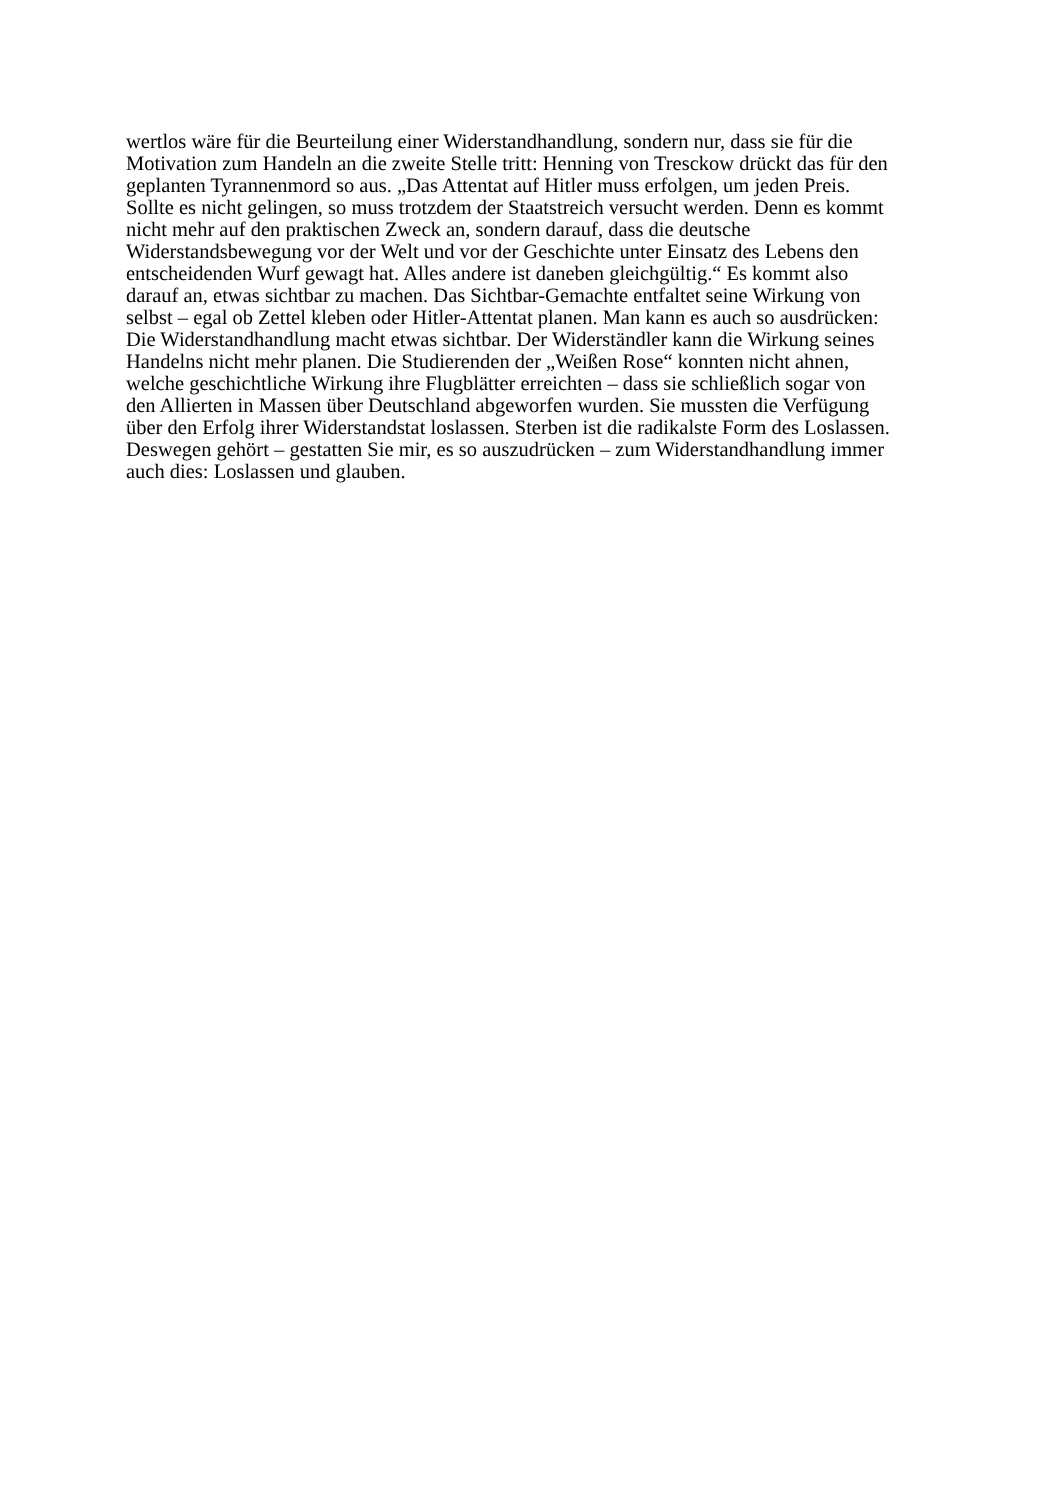wertlos wäre für die Beurteilung einer Widerstandhandlung, sondern nur, dass sie für die
Motivation zum Handeln an die zweite Stelle tritt: Henning von Tresckow drückt das für den
geplanten Tyrannenmord so aus. „Das Attentat auf Hitler muss erfolgen, um jeden Preis.
Sollte es nicht gelingen, so muss trotzdem der Staatstreich versucht werden. Denn es kommt
nicht mehr auf den praktischen Zweck an, sondern darauf, dass die deutsche
Widerstandsbewegung vor der Welt und vor der Geschichte unter Einsatz des Lebens den
entscheidenden Wurf gewagt hat. Alles andere ist daneben gleichgültig.“ Es kommt also
darauf an, etwas sichtbar zu machen. Das Sichtbar-Gemachte entfaltet seine Wirkung von
selbst – egal ob Zettel kleben oder Hitler-Attentat planen. Man kann es auch so ausdrücken:
Die Widerstandhandlung macht etwas sichtbar. Der Widerständler kann die Wirkung seines
Handelns nicht mehr planen. Die Studierenden der „Weißen Rose“ konnten nicht ahnen,
welche geschichtliche Wirkung ihre Flugblätter erreichten – dass sie schließlich sogar von
den Allierten in Massen über Deutschland abgeworfen wurden. Sie mussten die Verfügung
über den Erfolg ihrer Widerstandstat loslassen. Sterben ist die radikalste Form des Loslassen.
Deswegen gehört – gestatten Sie mir, es so auszudrücken – zum Widerstandhandlung immer
auch dies: Loslassen und glauben.